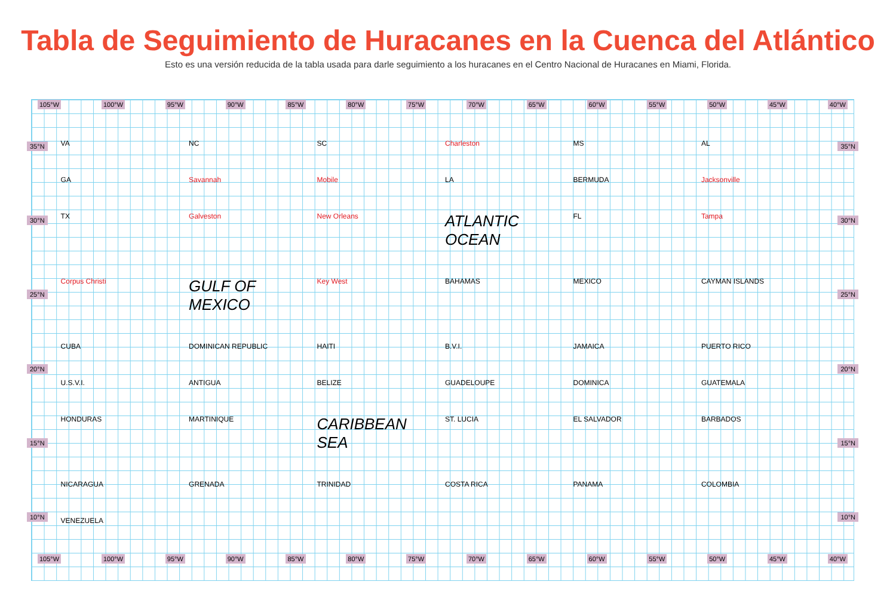Tabla de Seguimiento de Huracanes en la Cuenca del Atlántico
Esto es una versión reducida de la tabla usada para darle seguimiento a los huracanes en el Centro Nacional de Huracanes en Miami, Florida.
105°W 100°W 95°W 90°W 85°W 80°W 75°W 70°W 65°W 60°W 55°W 50°W 45°W 40°W
35°N
30°N
25°N
20°N
15°N
10°N
VA NC SC Charleston MS AL GA Savannah Mobile LA BERMUDA Jacksonville TX Galveston New Orleans ATLANTIC OCEAN FL Tampa Corpus Christi GULF OF MEXICO Key West BAHAMAS MEXICO CAYMAN ISLANDS CUBA DOMINICAN REPUBLIC HAITI B.V.I. JAMAICA PUERTO RICO U.S.V.I. ANTIGUA BELIZE GUADELOUPE DOMINICA GUATEMALA HONDURAS MARTINIQUE CARIBBEAN SEA ST. LUCIA EL SALVADOR BARBADOS NICARAGUA GRENADA TRINIDAD COSTA RICA PANAMA COLOMBIA VENEZUELA
35°N
30°N
25°N
20°N
15°N
10°N
105°W 100°W 95°W 90°W 85°W 80°W 75°W 70°W 65°W 60°W 55°W 50°W 45°W 40°W